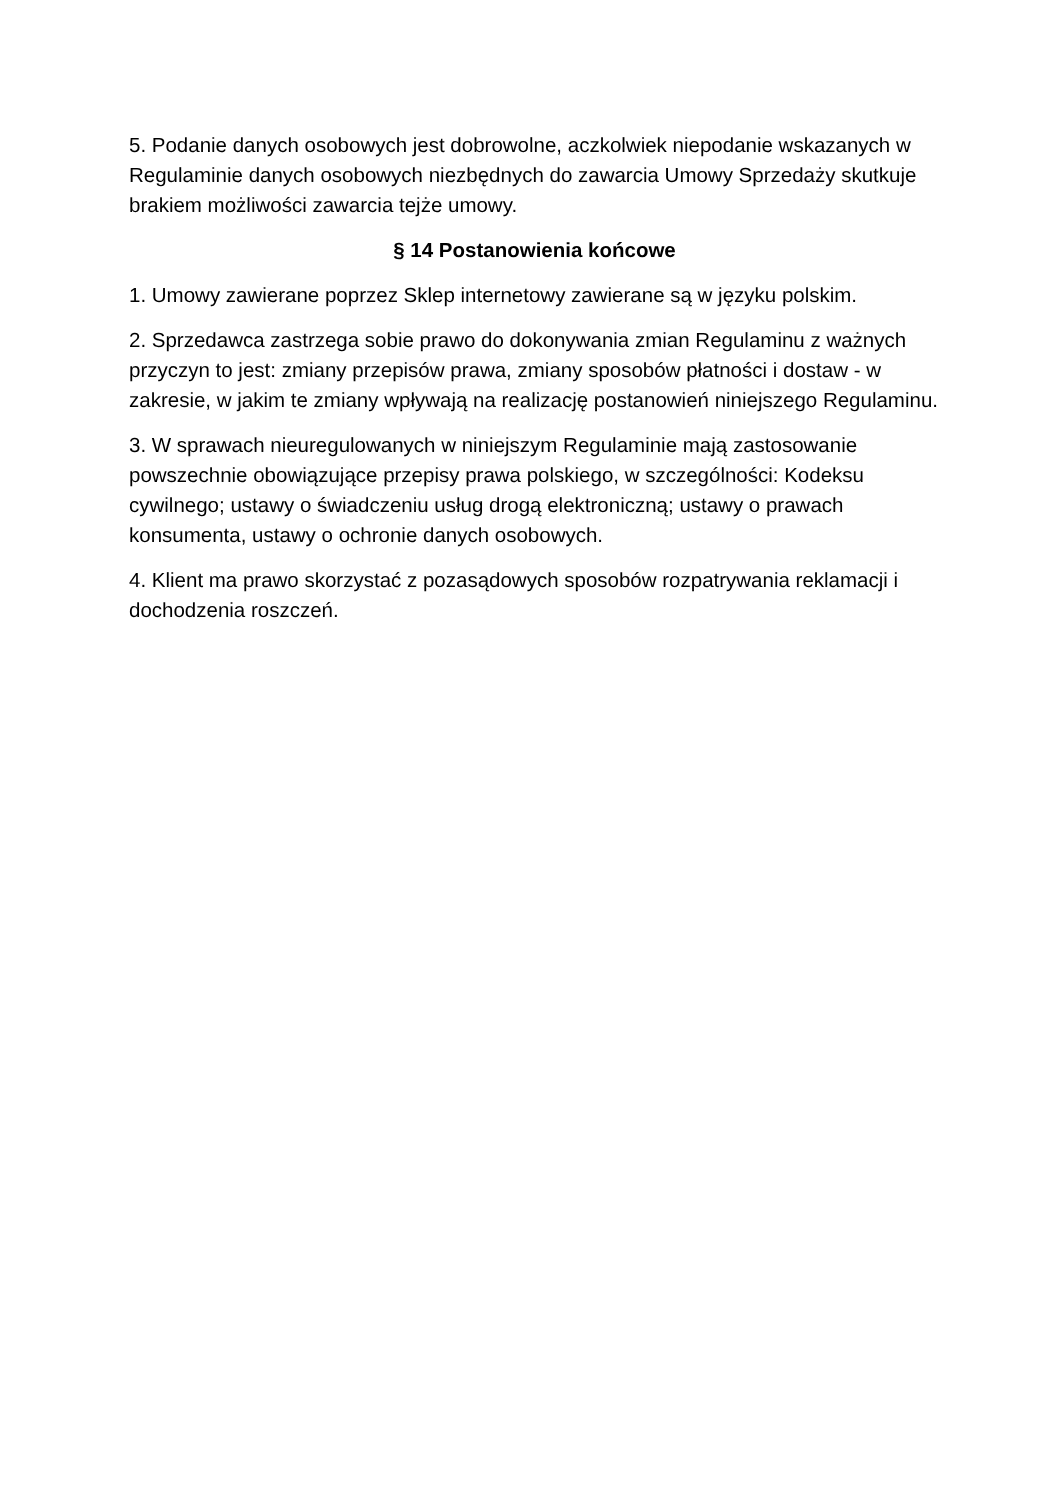5. Podanie danych osobowych jest dobrowolne, aczkolwiek niepodanie wskazanych w Regulaminie danych osobowych niezbędnych do zawarcia Umowy Sprzedaży skutkuje brakiem możliwości zawarcia tejże umowy.
§ 14 Postanowienia końcowe
1. Umowy zawierane poprzez Sklep internetowy zawierane są w języku polskim.
2. Sprzedawca zastrzega sobie prawo do dokonywania zmian Regulaminu z ważnych przyczyn to jest: zmiany przepisów prawa, zmiany sposobów płatności i dostaw - w zakresie, w jakim te zmiany wpływają na realizację postanowień niniejszego Regulaminu.
3. W sprawach nieuregulowanych w niniejszym Regulaminie mają zastosowanie powszechnie obowiązujące przepisy prawa polskiego, w szczególności: Kodeksu cywilnego; ustawy o świadczeniu usług drogą elektroniczną; ustawy o prawach konsumenta, ustawy o ochronie danych osobowych.
4. Klient ma prawo skorzystać z pozasądowych sposobów rozpatrywania reklamacji i dochodzenia roszczeń.